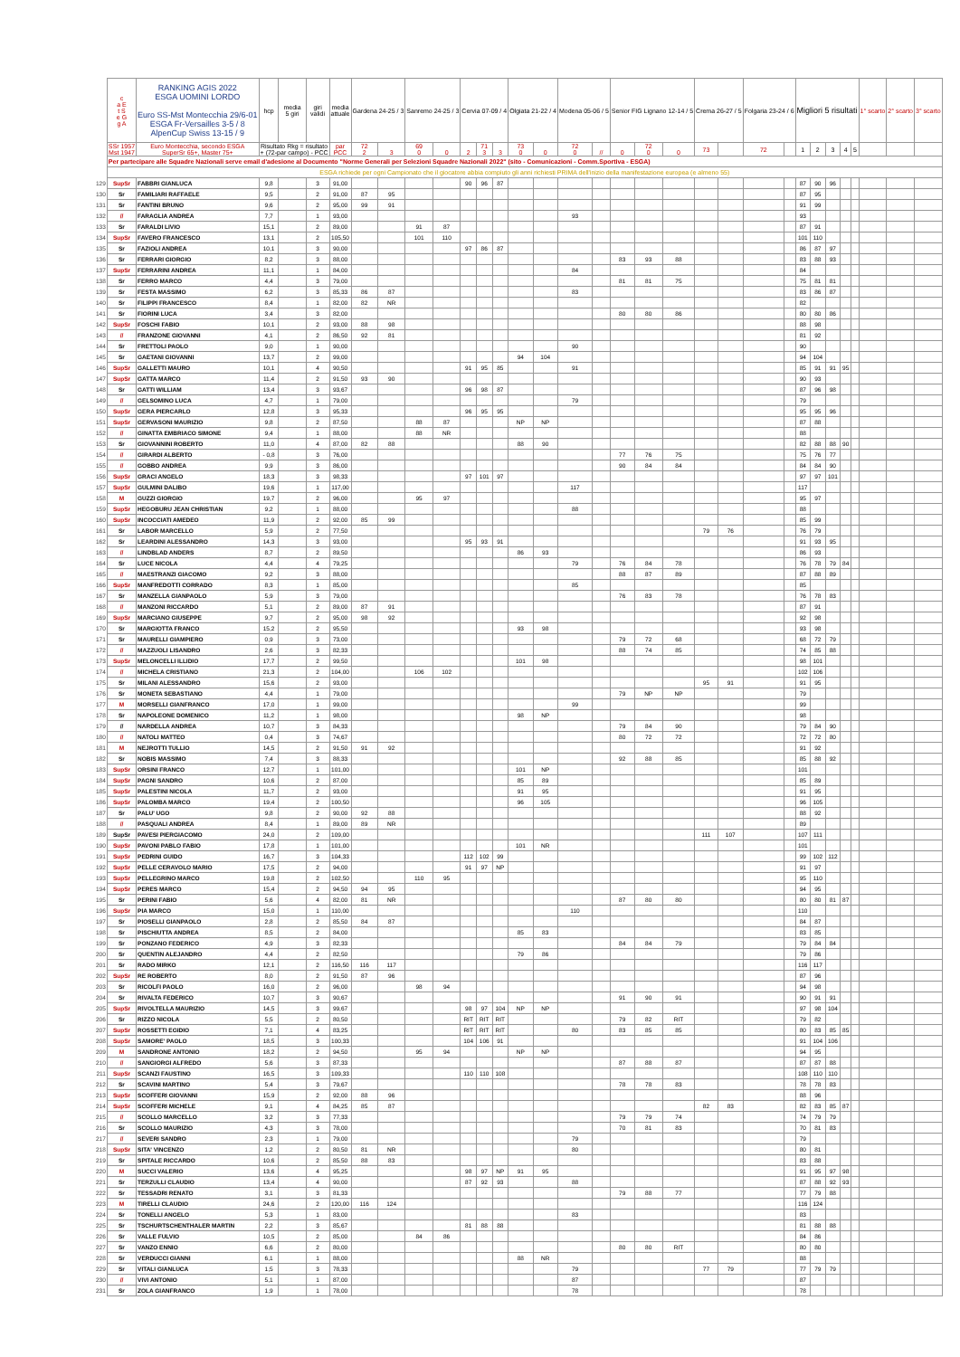| | c a E t S e G g A | RANKING AGIS 2022 ESGA UOMINI LORDO Euro SS-Mst Montecchia 29/6-01 ESGA Fr-Versailles 3-5 / 8 AlpenCup Swiss 13-15 / 9 | hcp | media 5 giri | giri validi | media attuale | Gardena 24-25 / 3 | | Sanremo 24-25 / 3 | | Cervia 07-09 / 4 | | | Olgiata 21-22 / 4 | | Modena 05-06 / 5 | | Senior FIG Lignano 12-14 / 5 | | | Crema 26-27 / 5 | | Folgaria 23-24 / 6 | | Migliori 5 risultati | | | | | 1° scarto | 2° scarto | 3° scarto |
| | SSr 1957 Mst 1947 | Euro Montecchia, secondo ESGA SuperSr 65+, Master 75+ | Risultato Rkg = risultato + (72-par campo) - PCC | | | par PCC | 72 2 | 3 | 69 0 | 0 | 2 | 71 3 | 3 | 73 0 | 0 | 72 0 | // | 0 | 72 0 | 0 | 73 | | 72 | | 1 | 2 | 3 | 4 | 5 | | | |
| | Per partecipare alle Squadre Nazionali serve email d'adesione al Documento "Norme Generali per Selezioni Squadre Nazionali 2022" (sito - Comunicazioni - Comm.Sportiva - ESGA) | | | | | | | | | | | | | | | | | | | | | | | | | | | | | | | |
| | ESGA richiede per ogni Campionato che il giocatore abbia compiuto gli anni richiesti PRIMA dell'inizio della manifestazione europea (e almeno 55) | | | | | | | | | | | | | | | | | | | | | | | | | | | | | | | |
| 129 | SupSr | FABBRI GIANLUCA | 9,8 | | 3 | 91,00 | | | | | 90 | 96 | 87 | | | | | | | | | | | | 87 | 90 | 96 | | | | | |
| 130 | Sr | FAMILIARI RAFFAELE | 9,5 | | 2 | 91,00 | 87 | 95 | | | | | | | | | | | | | | | | | 87 | 95 | | | | | | |
| 131 | Sr | FANTINI BRUNO | 9,6 | | 2 | 95,00 | 99 | 91 | | | | | | | | | | | | | | | | | 91 | 99 | | | | | | |
| 132 | // | FARAGLIA ANDREA | 7,7 | | 1 | 93,00 | | | | | | | | | | 93 | | | | | | | | | 93 | | | | | | | |
| 133 | Sr | FARALDI LIVIO | 15,1 | | 2 | 89,00 | | | 91 | 87 | | | | | | | | | | | | | | | 87 | 91 | | | | | | |
| 134 | SupSr | FAVERO FRANCESCO | 13,1 | | 2 | 105,50 | | | 101 | 110 | | | | | | | | | | | | | | | 101 | 110 | | | | | | |
| 135 | Sr | FAZIOLI ANDREA | 10,1 | | 3 | 90,00 | | | | | 97 | 86 | 87 | | | | | | | | | | | | 86 | 87 | 97 | | | | | |
| 136 | Sr | FERRARI GIORGIO | 8,2 | | 3 | 88,00 | | | | | | | | | | | | 83 | 93 | 88 | | | | | 83 | 88 | 93 | | | | | |
| 137 | SupSr | FERRARINI ANDREA | 11,1 | | 1 | 84,00 | | | | | | | | | | 84 | | | | | | | | | 84 | | | | | | | |
| 138 | Sr | FERRO MARCO | 4,4 | | 3 | 79,00 | | | | | | | | | | | | 81 | 81 | 75 | | | | | 75 | 81 | 81 | | | | | |
| 139 | Sr | FESTA MASSIMO | 6,2 | | 3 | 85,33 | 86 | 87 | | | | | | | | 83 | | | | | | | | | 83 | 86 | 87 | | | | | |
| 140 | Sr | FILIPPI FRANCESCO | 8,4 | | 1 | 82,00 | 82 | NR | | | | | | | | | | | | | | | | | 82 | | | | | | | |
| 141 | Sr | FIORINI LUCA | 3,4 | | 3 | 82,00 | | | | | | | | | | | | 80 | 80 | 86 | | | | | 80 | 80 | 86 | | | | | |
| 142 | SupSr | FOSCHI FABIO | 10,1 | | 2 | 93,00 | 88 | 98 | | | | | | | | | | | | | | | | | 88 | 98 | | | | | | |
| 143 | // | FRANZONE GIOVANNI | 4,1 | | 2 | 86,50 | 92 | 81 | | | | | | | | | | | | | | | | | 81 | 92 | | | | | | |
| 144 | Sr | FRETTOLI PAOLO | 9,0 | | 1 | 90,00 | | | | | | | | | | 90 | | | | | | | | | 90 | | | | | | | |
| 145 | Sr | GAETANI GIOVANNI | 13,7 | | 2 | 99,00 | | | | | | | | 94 | 104 | | | | | | | | | | 94 | 104 | | | | | | |
| 146 | SupSr | GALLETTI MAURO | 10,1 | | 4 | 90,50 | | | | | 91 | 95 | 85 | | | 91 | | | | | | | | | 85 | 91 | 91 | 95 | | | | |
| 147 | SupSr | GATTA MARCO | 11,4 | | 2 | 91,50 | 93 | 90 | | | | | | | | | | | | | | | | | 90 | 93 | | | | | | |
| 148 | Sr | GATTI WILLIAM | 13,4 | | 3 | 93,67 | | | | | 96 | 98 | 87 | | | | | | | | | | | | 87 | 96 | 98 | | | | | |
| 149 | // | GELSOMINO LUCA | 4,7 | | 1 | 79,00 | | | | | | | | | | 79 | | | | | | | | | 79 | | | | | | | |
| 150 | SupSr | GERA PIERCARLO | 12,8 | | 3 | 95,33 | | | | | 96 | 95 | 95 | | | | | | | | | | | | 95 | 95 | 96 | | | | | |
| 151 | SupSr | GERVASONI MAURIZIO | 9,8 | | 2 | 87,50 | | | 88 | 87 | | | | NP | NP | | | | | | | | | | 87 | 88 | | | | | | |
| 152 | // | GINATTA EMBRIACO SIMONE | 9,4 | | 1 | 88,00 | | | 88 | NR | | | | | | | | | | | | | | | 88 | | | | | | | |
| 153 | Sr | GIOVANNINI ROBERTO | 11,0 | | 4 | 87,00 | 82 | 88 | | | | | | 88 | 90 | | | | | | | | | | 82 | 88 | 88 | 90 | | | | |
| 154 | // | GIRARDI ALBERTO | - 0,8 | | 3 | 76,00 | | | | | | | | | | | | 77 | 76 | 75 | | | | | 75 | 76 | 77 | | | | | |
| 155 | // | GOBBO ANDREA | 9,9 | | 3 | 86,00 | | | | | | | | | | | | 90 | 84 | 84 | | | | | 84 | 84 | 90 | | | | | |
| 156 | SupSr | GRACI ANGELO | 18,3 | | 3 | 98,33 | | | | | 97 | 101 | 97 | | | | | | | | | | | | 97 | 97 | 101 | | | | | |
| 157 | SupSr | GULMINI DALIBO | 19,6 | | 1 | 117,00 | | | | | | | | | | 117 | | | | | | | | | 117 | | | | | | | |
| 158 | M | GUZZI GIORGIO | 19,7 | | 2 | 96,00 | | | 95 | 97 | | | | | | | | | | | | | | | 95 | 97 | | | | | | |
| 159 | SupSr | HEGOBURU JEAN CHRISTIAN | 9,2 | | 1 | 88,00 | | | | | | | | | | 88 | | | | | | | | | 88 | | | | | | | |
| 160 | SupSr | INCOCCIATI AMEDEO | 11,9 | | 2 | 92,00 | 85 | 99 | | | | | | | | | | | | | | | | | 85 | 99 | | | | | | |
| 161 | Sr | LABOR MARCELLO | 5,9 | | 2 | 77,50 | | | | | | | | | | | | | | | 79 | 76 | | | 76 | 79 | | | | | | |
| 162 | Sr | LEARDINI ALESSANDRO | 14,3 | | 3 | 93,00 | | | | | 95 | 93 | 91 | | | | | | | | | | | | 91 | 93 | 95 | | | | | |
| 163 | // | LINDBLAD ANDERS | 8,7 | | 2 | 89,50 | | | | | | | | 86 | 93 | | | | | | | | | | 86 | 93 | | | | | | |
| 164 | Sr | LUCE NICOLA | 4,4 | | 4 | 79,25 | | | | | | | | | | 79 | | 76 | 84 | 78 | | | | | 76 | 78 | 79 | 84 | | | | |
| 165 | // | MAESTRANZI GIACOMO | 9,2 | | 3 | 88,00 | | | | | | | | | | | | 88 | 87 | 89 | | | | | 87 | 88 | 89 | | | | | |
| 166 | SupSr | MANFREDOTTI CORRADO | 8,3 | | 1 | 85,00 | | | | | | | | | | 85 | | | | | | | | | 85 | | | | | | | |
| 167 | Sr | MANZELLA GIANPAOLO | 5,9 | | 3 | 79,00 | | | | | | | | | | | | 76 | 83 | 78 | | | | | 76 | 78 | 83 | | | | | |
| 168 | // | MANZONI RICCARDO | 5,1 | | 2 | 89,00 | 87 | 91 | | | | | | | | | | | | | | | | | 87 | 91 | | | | | | |
| 169 | SupSr | MARCIANO GIUSEPPE | 9,7 | | 2 | 95,00 | 98 | 92 | | | | | | | | | | | | | | | | | 92 | 98 | | | | | | |
| 170 | Sr | MARGIOTTA FRANCO | 15,2 | | 2 | 95,50 | | | | | | | | 93 | 98 | | | | | | | | | | 93 | 98 | | | | | | |
| 171 | Sr | MAURELLI GIAMPIERO | 0,9 | | 3 | 73,00 | | | | | | | | | | | | 79 | 72 | 68 | | | | | 68 | 72 | 79 | | | | | |
| 172 | // | MAZZUOLI LISANDRO | 2,6 | | 3 | 82,33 | | | | | | | | | | | | 88 | 74 | 85 | | | | | 74 | 85 | 88 | | | | | |
| 173 | SupSr | MELONCELLI ILLIDIO | 17,7 | | 2 | 99,50 | | | | | | | | 101 | 98 | | | | | | | | | | 98 | 101 | | | | | | |
| 174 | // | MICHELA CRISTIANO | 21,3 | | 2 | 104,00 | | | 106 | 102 | | | | | | | | | | | | | | | 102 | 106 | | | | | | |
| 175 | Sr | MILANI ALESSANDRO | 15,6 | | 2 | 93,00 | | | | | | | | | | | | | | | 95 | 91 | | | 91 | 95 | | | | | | |
| 176 | Sr | MONETA SEBASTIANO | 4,4 | | 1 | 79,00 | | | | | | | | | | | | 79 | NP | NP | | | | | 79 | | | | | | | |
| 177 | M | MORSELLI GIANFRANCO | 17,0 | | 1 | 99,00 | | | | | | | | | | 99 | | | | | | | | | 99 | | | | | | | |
| 178 | Sr | NAPOLEONE DOMENICO | 11,2 | | 1 | 98,00 | | | | | | | | 98 | NP | | | | | | | | | | 98 | | | | | | | |
| 179 | // | NARDELLA ANDREA | 10,7 | | 3 | 84,33 | | | | | | | | | | | | 79 | 84 | 90 | | | | | 79 | 84 | 90 | | | | | |
| 180 | // | NATOLI MATTEO | 0,4 | | 3 | 74,67 | | | | | | | | | | | | 80 | 72 | 72 | | | | | 72 | 72 | 80 | | | | | |
| 181 | M | NEJROTTI TULLIO | 14,5 | | 2 | 91,50 | 91 | 92 | | | | | | | | | | | | | | | | | 91 | 92 | | | | | | |
| 182 | Sr | NOBIS MASSIMO | 7,4 | | 3 | 88,33 | | | | | | | | | | | | 92 | 88 | 85 | | | | | 85 | 88 | 92 | | | | | |
| 183 | SupSr | ORSINI FRANCO | 12,7 | | 1 | 101,00 | | | | | | | | 101 | NP | | | | | | | | | | 101 | | | | | | | |
| 184 | SupSr | PAGNI SANDRO | 10,6 | | 2 | 87,00 | | | | | | | | 85 | 89 | | | | | | | | | | 85 | 89 | | | | | | |
| 185 | SupSr | PALESTINI NICOLA | 11,7 | | 2 | 93,00 | | | | | | | | 91 | 95 | | | | | | | | | | 91 | 95 | | | | | | |
| 186 | SupSr | PALOMBA MARCO | 19,4 | | 2 | 100,50 | | | | | | | | 96 | 105 | | | | | | | | | | 96 | 105 | | | | | | |
| 187 | Sr | PALU' UGO | 9,8 | | 2 | 90,00 | 92 | 88 | | | | | | | | | | | | | | | | | 88 | 92 | | | | | | |
| 188 | // | PASQUALI ANDREA | 8,4 | | 1 | 89,00 | 89 | NR | | | | | | | | | | | | | | | | | 89 | | | | | | | |
| 189 | SupSr | PAVESI PIERGIACOMO | 24,0 | | 2 | 109,00 | | | | | | | | | | | | | | | 111 | 107 | | | 107 | 111 | | | | | | |
| 190 | SupSr | PAVONI PABLO FABIO | 17,8 | | 1 | 101,00 | | | | | | | | 101 | NR | | | | | | | | | | 101 | | | | | | | |
| 191 | SupSr | PEDRINI GUIDO | 16,7 | | 3 | 104,33 | | | | | 112 | 102 | 99 | | | | | | | | | | | | 99 | 102 | 112 | | | | | |
| 192 | SupSr | PELLE CERAVOLO MARIO | 17,5 | | 2 | 94,00 | | | | | 91 | 97 | NP | | | | | | | | | | | | 91 | 97 | | | | | | |
| 193 | SupSr | PELLEGRINO MARCO | 19,8 | | 2 | 102,50 | | | 110 | 95 | | | | | | | | | | | | | | | 95 | 110 | | | | | | |
| 194 | SupSr | PERES MARCO | 15,4 | | 2 | 94,50 | 94 | 95 | | | | | | | | | | | | | | | | | 94 | 95 | | | | | | |
| 195 | Sr | PERINI FABIO | 5,6 | | 4 | 82,00 | 81 | NR | | | | | | | | | | 87 | 80 | 80 | | | | | 80 | 80 | 81 | 87 | | | | |
| 196 | SupSr | PIA MARCO | 15,0 | | 1 | 110,00 | | | | | | | | | | 110 | | | | | | | | | 110 | | | | | | | |
| 197 | Sr | PIOSELLI GIANPAOLO | 2,8 | | 2 | 85,50 | 84 | 87 | | | | | | | | | | | | | | | | | 84 | 87 | | | | | | |
| 198 | Sr | PISCHIUTTA ANDREA | 8,5 | | 2 | 84,00 | | | | | | | | 85 | 83 | | | | | | | | | | 83 | 85 | | | | | | |
| 199 | Sr | PONZANO FEDERICO | 4,9 | | 3 | 82,33 | | | | | | | | | | | | 84 | 84 | 79 | | | | | 79 | 84 | 84 | | | | | |
| 200 | Sr | QUENTIN ALEJANDRO | 4,4 | | 2 | 82,50 | | | | | | | | 79 | 86 | | | | | | | | | | 79 | 86 | | | | | | |
| 201 | Sr | RADO MIRKO | 12,1 | | 2 | 116,50 | 116 | 117 | | | | | | | | | | | | | | | | | 116 | 117 | | | | | | |
| 202 | SupSr | RE ROBERTO | 8,0 | | 2 | 91,50 | 87 | 96 | | | | | | | | | | | | | | | | | 87 | 96 | | | | | | |
| 203 | Sr | RICOLFI PAOLO | 16,0 | | 2 | 96,00 | | | 98 | 94 | | | | | | | | | | | | | | | 94 | 98 | | | | | | |
| 204 | Sr | RIVALTA FEDERICO | 10,7 | | 3 | 90,67 | | | | | | | | | | | | 91 | 90 | 91 | | | | | 90 | 91 | 91 | | | | | |
| 205 | SupSr | RIVOLTELLA MAURIZIO | 14,5 | | 3 | 99,67 | | | | | 98 | 97 | 104 | NP | NP | | | | | | | | | | 97 | 98 | 104 | | | | | |
| 206 | Sr | RIZZO NICOLA | 5,5 | | 2 | 80,50 | | | | | RIT | RIT | RIT | | | | | 79 | 82 | RIT | | | | | 79 | 82 | | | | | | |
| 207 | SupSr | ROSSETTI EGIDIO | 7,1 | | 4 | 83,25 | | | | | RIT | RIT | RIT | | | 80 | | 83 | 85 | 85 | | | | | 80 | 83 | 85 | 85 | | | | |
| 208 | SupSr | SAMORE' PAOLO | 18,5 | | 3 | 100,33 | | | | | 104 | 106 | 91 | | | | | | | | | | | | 91 | 104 | 106 | | | | | |
| 209 | M | SANDRONE ANTONIO | 18,2 | | 2 | 94,50 | | | 95 | 94 | | | | NP | NP | | | | | | | | | | 94 | 95 | | | | | | |
| 210 | // | SANGIORGI ALFREDO | 5,6 | | 3 | 87,33 | | | | | | | | | | | | 87 | 88 | 87 | | | | | 87 | 87 | 88 | | | | | |
| 211 | SupSr | SCANZI FAUSTINO | 16,5 | | 3 | 109,33 | | | | | 110 | 110 | 108 | | | | | | | | | | | | 108 | 110 | 110 | | | | | |
| 212 | Sr | SCAVINI MARTINO | 5,4 | | 3 | 79,67 | | | | | | | | | | | | 78 | 78 | 83 | | | | | 78 | 78 | 83 | | | | | |
| 213 | SupSr | SCOFFERI GIOVANNI | 15,9 | | 2 | 92,00 | 88 | 96 | | | | | | | | | | | | | | | | | 88 | 96 | | | | | | |
| 214 | SupSr | SCOFFERI MICHELE | 9,1 | | 4 | 84,25 | 85 | 87 | | | | | | | | | | | | | 82 | 83 | | | 82 | 83 | 85 | 87 | | | | |
| 215 | // | SCOLLO MARCELLO | 3,2 | | 3 | 77,33 | | | | | | | | | | | | 79 | 79 | 74 | | | | | 74 | 79 | 79 | | | | | |
| 216 | Sr | SCOLLO MAURIZIO | 4,3 | | 3 | 78,00 | | | | | | | | | | | | 70 | 81 | 83 | | | | | 70 | 81 | 83 | | | | | |
| 217 | // | SEVERI SANDRO | 2,3 | | 1 | 79,00 | | | | | | | | | | 79 | | | | | | | | | 79 | | | | | | | |
| 218 | SupSr | SITA' VINCENZO | 1,2 | | 2 | 80,50 | 81 | NR | | | | | | | | 80 | | | | | | | | | 80 | 81 | | | | | | |
| 219 | Sr | SPITALE RICCARDO | 10,6 | | 2 | 85,50 | 88 | 83 | | | | | | | | | | | | | | | | | 83 | 88 | | | | | | |
| 220 | M | SUCCI VALERIO | 13,6 | | 4 | 95,25 | | | | | 98 | 97 | NP | 91 | 95 | | | | | | | | | | 91 | 95 | 97 | 98 | | | | |
| 221 | Sr | TERZULLI CLAUDIO | 13,4 | | 4 | 90,00 | | | | | 87 | 92 | 93 | | | 88 | | | | | | | | | 87 | 88 | 92 | 93 | | | | |
| 222 | Sr | TESSADRI RENATO | 3,1 | | 3 | 81,33 | | | | | | | | | | | | 79 | 88 | 77 | | | | | 77 | 79 | 88 | | | | | |
| 223 | M | TIRELLI CLAUDIO | 24,6 | | 2 | 120,00 | 116 | 124 | | | | | | | | | | | | | | | | | 116 | 124 | | | | | | |
| 224 | Sr | TONELLI ANGELO | 5,3 | | 1 | 83,00 | | | | | | | | | | 83 | | | | | | | | | 83 | | | | | | | |
| 225 | Sr | TSCHURTSCHENTHALER MARTIN | 2,2 | | 3 | 85,67 | | | | | 81 | 88 | 88 | | | | | | | | | | | | 81 | 88 | 88 | | | | | |
| 226 | Sr | VALLE FULVIO | 10,5 | | 2 | 85,00 | | | 84 | 86 | | | | | | | | | | | | | | | 84 | 86 | | | | | | |
| 227 | Sr | VANZO ENNIO | 6,6 | | 2 | 80,00 | | | | | | | | | | | | 80 | 80 | RIT | | | | | 80 | 80 | | | | | | |
| 228 | Sr | VERDUCCI GIANNI | 6,1 | | 1 | 88,00 | | | | | | | | 88 | NR | | | | | | | | | | 88 | | | | | | | |
| 229 | Sr | VITALI GIANLUCA | 1,5 | | 3 | 78,33 | | | | | | | | | | 79 | | | | | 77 | 79 | | | 77 | 79 | 79 | | | | | |
| 230 | // | VIVI ANTONIO | 5,1 | | 1 | 87,00 | | | | | | | | | | 87 | | | | | | | | | 87 | | | | | | | |
| 231 | Sr | ZOLA GIANFRANCO | 1,9 | | 1 | 78,00 | | | | | | | | | | 78 | | | | | | | | | 78 | | | | | | | |